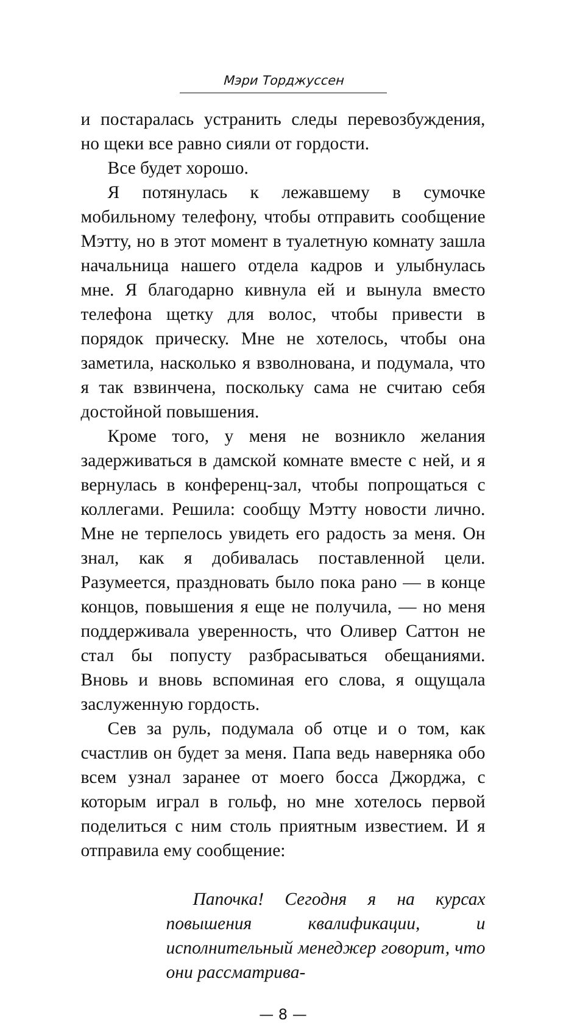Мэри Торджуссен
и постаралась устранить следы перевозбуждения, но щеки все равно сияли от гордости.
Все будет хорошо.
Я потянулась к лежавшему в сумочке мобильному телефону, чтобы отправить сообщение Мэтту, но в этот момент в туалетную комнату зашла начальница нашего отдела кадров и улыбнулась мне. Я благодарно кивнула ей и вынула вместо телефона щетку для волос, чтобы привести в порядок прическу. Мне не хотелось, чтобы она заметила, насколько я взволнована, и подумала, что я так взвинчена, поскольку сама не считаю себя достойной повышения.
Кроме того, у меня не возникло желания задерживаться в дамской комнате вместе с ней, и я вернулась в конференц-зал, чтобы попрощаться с коллегами. Решила: сообщу Мэтту новости лично. Мне не терпелось увидеть его радость за меня. Он знал, как я добивалась поставленной цели. Разумеется, праздновать было пока рано — в конце концов, повышения я еще не получила, — но меня поддерживала уверенность, что Оливер Саттон не стал бы попусту разбрасываться обещаниями. Вновь и вновь вспоминая его слова, я ощущала заслуженную гордость.
Сев за руль, подумала об отце и о том, как счастлив он будет за меня. Папа ведь наверняка обо всем узнал заранее от моего босса Джорджа, с которым играл в гольф, но мне хотелось первой поделиться с ним столь приятным известием. И я отправила ему сообщение:
Папочка! Сегодня я на курсах повышения квалификации, и исполнительный менеджер говорит, что они рассматрива-
— 8 —